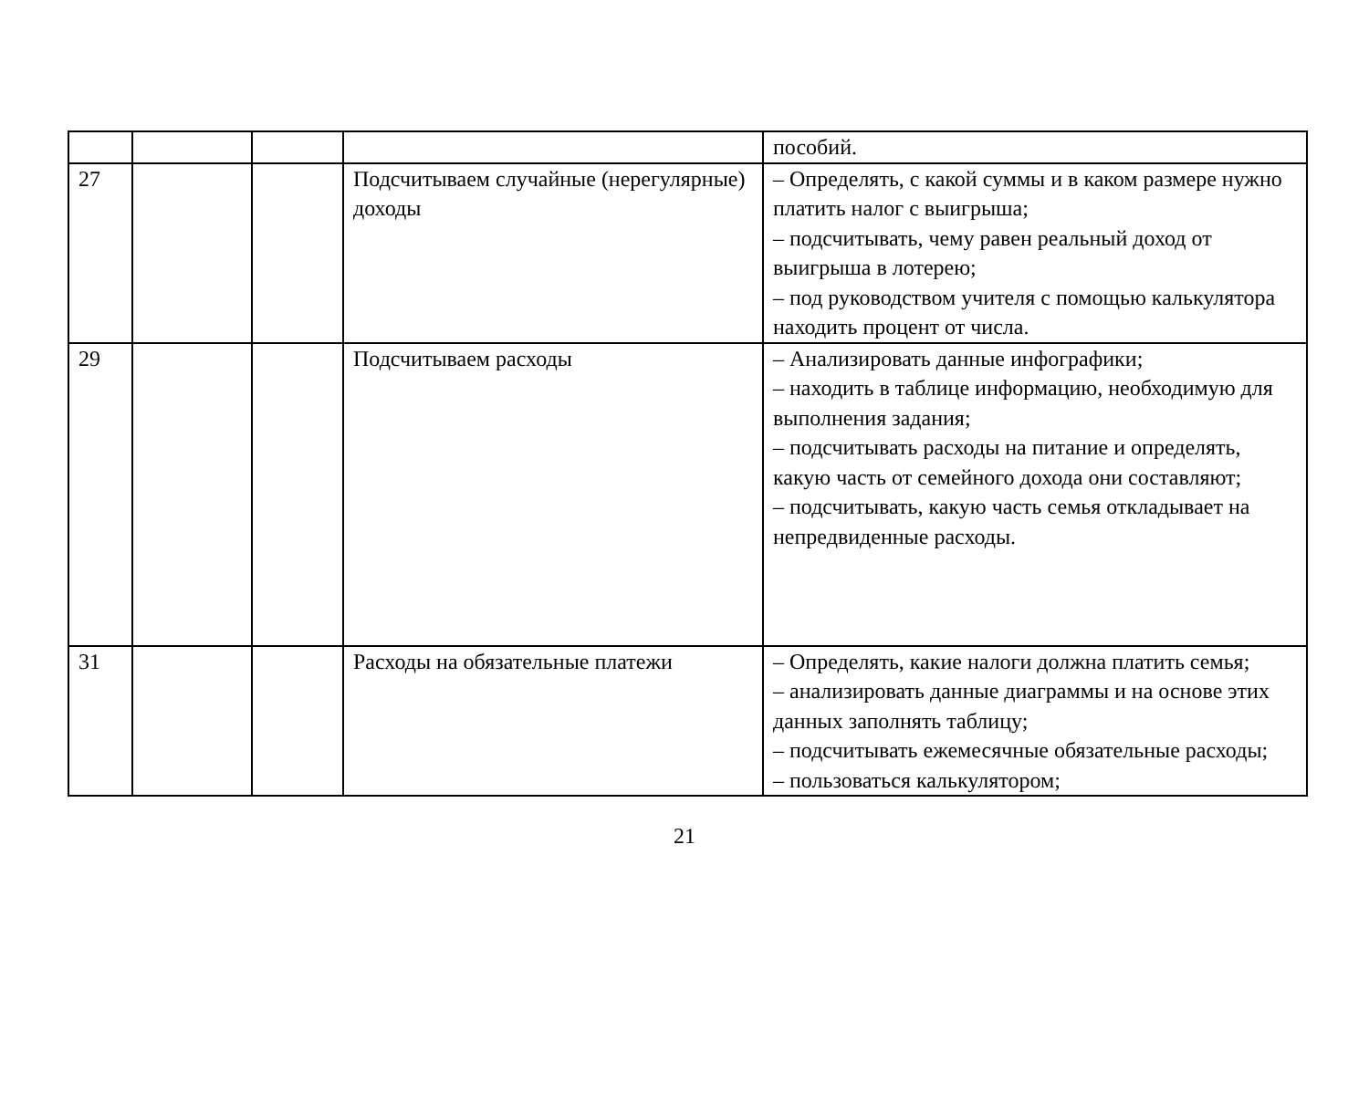| | | | | пособий. |
| 27 | | | Подсчитываем случайные (нерегулярные) доходы | – Определять, с какой суммы и в каком размере нужно платить налог с выигрыша; – подсчитывать, чему равен реальный доход от выигрыша в лотерею; – под руководством учителя с помощью калькулятора находить процент от числа. |
| 29 | | | Подсчитываем расходы | – Анализировать данные инфографики; – находить в таблице информацию, необходимую для выполнения задания; – подсчитывать расходы на питание и определять, какую часть от семейного дохода они составляют; – подсчитывать, какую часть семья откладывает на непредвиденные расходы. |
| 31 | | | Расходы на обязательные платежи | – Определять, какие налоги должна платить семья; – анализировать данные диаграммы и на основе этих данных заполнять таблицу; – подсчитывать ежемесячные обязательные расходы; – пользоваться калькулятором; |
21